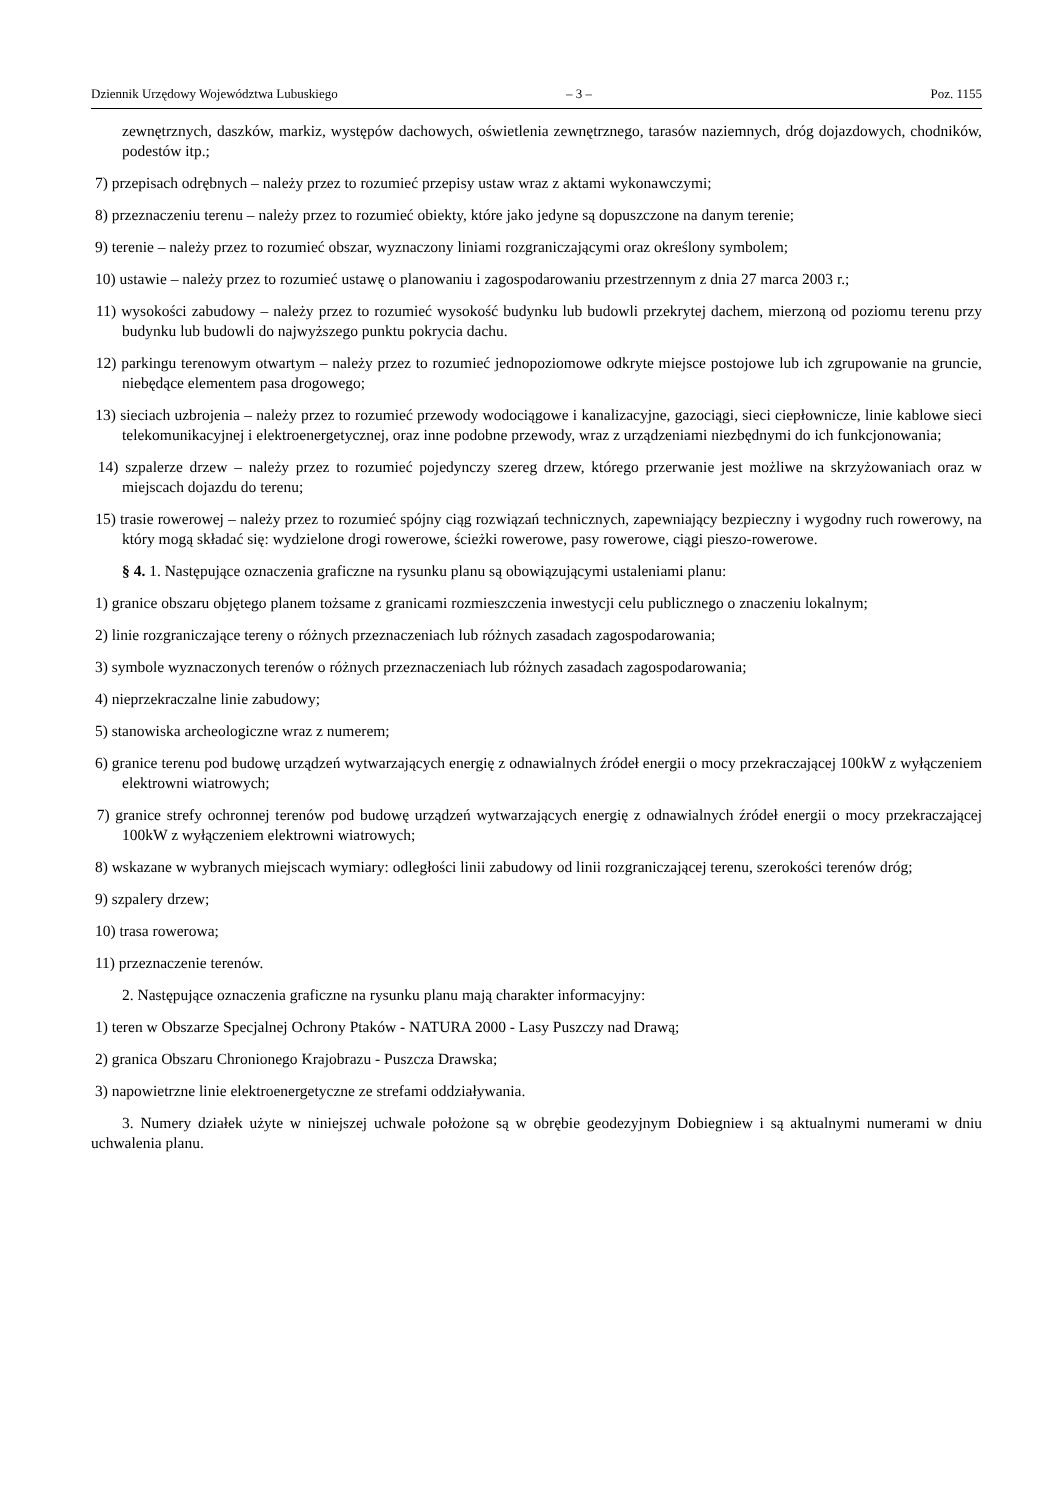Dziennik Urzędowy Województwa Lubuskiego – 3 – Poz. 1155
zewnętrznych, daszków, markiz, występów dachowych, oświetlenia zewnętrznego, tarasów naziemnych, dróg dojazdowych, chodników, podestów itp.;
7) przepisach odrębnych – należy przez to rozumieć przepisy ustaw wraz z aktami wykonawczymi;
8) przeznaczeniu terenu – należy przez to rozumieć obiekty, które jako jedyne są dopuszczone na danym terenie;
9) terenie – należy przez to rozumieć obszar, wyznaczony liniami rozgraniczającymi oraz określony symbolem;
10) ustawie – należy przez to rozumieć ustawę o planowaniu i zagospodarowaniu przestrzennym z dnia 27 marca 2003 r.;
11) wysokości zabudowy – należy przez to rozumieć wysokość budynku lub budowli przekrytej dachem, mierzoną od poziomu terenu przy budynku lub budowli do najwyższego punktu pokrycia dachu.
12) parkingu terenowym otwartym – należy przez to rozumieć jednopoziomowe odkryte miejsce postojowe lub ich zgrupowanie na gruncie, niebędące elementem pasa drogowego;
13) sieciach uzbrojenia – należy przez to rozumieć przewody wodociągowe i kanalizacyjne, gazociągi, sieci ciepłownicze, linie kablowe sieci telekomunikacyjnej i elektroenergetycznej, oraz inne podobne przewody, wraz z urządzeniami niezbędnymi do ich funkcjonowania;
14) szpalerze drzew – należy przez to rozumieć pojedynczy szereg drzew, którego przerwanie jest możliwe na skrzyżowaniach oraz w miejscach dojazdu do terenu;
15) trasie rowerowej – należy przez to rozumieć spójny ciąg rozwiązań technicznych, zapewniający bezpieczny i wygodny ruch rowerowy, na który mogą składać się: wydzielone drogi rowerowe, ścieżki rowerowe, pasy rowerowe, ciągi pieszo-rowerowe.
§ 4. 1. Następujące oznaczenia graficzne na rysunku planu są obowiązującymi ustaleniami planu:
1) granice obszaru objętego planem tożsame z granicami rozmieszczenia inwestycji celu publicznego o znaczeniu lokalnym;
2) linie rozgraniczające tereny o różnych przeznaczeniach lub różnych zasadach zagospodarowania;
3) symbole wyznaczonych terenów o różnych przeznaczeniach lub różnych zasadach zagospodarowania;
4) nieprzekraczalne linie zabudowy;
5) stanowiska archeologiczne wraz z numerem;
6) granice terenu pod budowę urządzeń wytwarzających energię z odnawialnych źródeł energii o mocy przekraczającej 100kW z wyłączeniem elektrowni wiatrowych;
7) granice strefy ochronnej terenów pod budowę urządzeń wytwarzających energię z odnawialnych źródeł energii o mocy przekraczającej 100kW z wyłączeniem elektrowni wiatrowych;
8) wskazane w wybranych miejscach wymiary: odległości linii zabudowy od linii rozgraniczającej terenu, szerokości terenów dróg;
9) szpalery drzew;
10) trasa rowerowa;
11) przeznaczenie terenów.
2. Następujące oznaczenia graficzne na rysunku planu mają charakter informacyjny:
1) teren w Obszarze Specjalnej Ochrony Ptaków - NATURA 2000 - Lasy Puszczy nad Drawą;
2) granica Obszaru Chronionego Krajobrazu - Puszcza Drawska;
3) napowietrzne linie elektroenergetyczne ze strefami oddziaływania.
3. Numery działek użyte w niniejszej uchwale położone są w obrębie geodezyjnym Dobiegniew i są aktualnymi numerami w dniu uchwalenia planu.